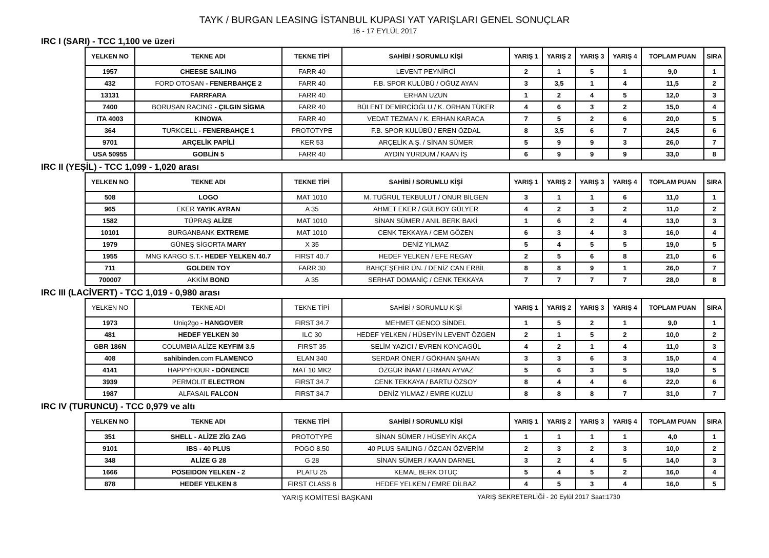TAYK / BURGAN LEASING İSTANBUL KUPASI YAT YARIŞLARI GENEL SONUÇLAR
16 - 17 EYLÜL 2017
IRC I (SARI) - TCC 1,100 ve üzeri
| YELKEN NO | TEKNE ADI | TEKNE TİPİ | SAHİBİ / SORUMLU KİŞİ | YARIŞ 1 | YARIŞ 2 | YARIŞ 3 | YARIŞ 4 | TOPLAM PUAN | SIRA |
| --- | --- | --- | --- | --- | --- | --- | --- | --- | --- |
| 1957 | CHEESE SAILING | FARR 40 | LEVENT PEYNİRCİ | 2 | 1 | 5 | 1 | 9,0 | 1 |
| 432 | FORD OTOSAN - FENERBAHÇE 2 | FARR 40 | F.B. SPOR KULÜBÜ / OĞUZ AYAN | 3 | 3,5 | 1 | 4 | 11,5 | 2 |
| 13131 | FARRFARA | FARR 40 | ERHAN UZUN | 1 | 2 | 4 | 5 | 12,0 | 3 |
| 7400 | BORUSAN RACING - ÇILGIN SİGMA | FARR 40 | BÜLENT DEMİRCİOĞLU / K. ORHAN TÜKER | 4 | 6 | 3 | 2 | 15,0 | 4 |
| ITA 4003 | KINOWA | FARR 40 | VEDAT TEZMAN / K. ERHAN KARACA | 7 | 5 | 2 | 6 | 20,0 | 5 |
| 364 | TURKCELL - FENERBAHÇE 1 | PROTOTYPE | F.B. SPOR KULÜBÜ / EREN ÖZDAL | 8 | 3,5 | 6 | 7 | 24,5 | 6 |
| 9701 | ARÇELİK PAPİLİ | KER 53 | ARÇELİK A.Ş. / SİNAN SÜMER | 5 | 9 | 9 | 3 | 26,0 | 7 |
| USA 50955 | GOBLİN 5 | FARR 40 | AYDIN YURDUM / KAAN İŞ | 6 | 9 | 9 | 9 | 33,0 | 8 |
IRC II (YEŞİL) - TCC 1,099 - 1,020 arası
| YELKEN NO | TEKNE ADI | TEKNE TİPİ | SAHİBİ / SORUMLU KİŞİ | YARIŞ 1 | YARIŞ 2 | YARIŞ 3 | YARIŞ 4 | TOPLAM PUAN | SIRA |
| --- | --- | --- | --- | --- | --- | --- | --- | --- | --- |
| 508 | LOGO | MAT 1010 | M. TUĞRUL TEKBULUT / ONUR BİLGEN | 3 | 1 | 1 | 6 | 11,0 | 1 |
| 965 | EKER YAYIK AYRAN | A 35 | AHMET EKER / GÜLBOY GÜLYER | 4 | 2 | 3 | 2 | 11,0 | 2 |
| 1582 | TÜPRAŞ ALİZE | MAT 1010 | SİNAN SÜMER / ANIL BERK BAKİ | 1 | 6 | 2 | 4 | 13,0 | 3 |
| 10101 | BURGANBANK EXTREME | MAT 1010 | CENK TEKKAYA / CEM GÖZEN | 6 | 3 | 4 | 3 | 16,0 | 4 |
| 1979 | GÜNEŞ SİGORTA MARY | X 35 | DENİZ YILMAZ | 5 | 4 | 5 | 5 | 19,0 | 5 |
| 1955 | MNG KARGO S.T. - HEDEF YELKEN 40.7 | FIRST 40.7 | HEDEF YELKEN / EFE REGAY | 2 | 5 | 6 | 8 | 21,0 | 6 |
| 711 | GOLDEN TOY | FARR 30 | BAHÇEŞEHİR ÜN. / DENİZ CAN ERBİL | 8 | 8 | 9 | 1 | 26,0 | 7 |
| 700007 | AKKİM BOND | A 35 | SERHAT DOMANİÇ / CENK TEKKAYA | 7 | 7 | 7 | 7 | 28,0 | 8 |
IRC III (LACİVERT) - TCC 1,019 - 0,980 arası
| YELKEN NO | TEKNE ADI | TEKNE TİPİ | SAHİBİ / SORUMLU KİŞİ | YARIŞ 1 | YARIŞ 2 | YARIŞ 3 | YARIŞ 4 | TOPLAM PUAN | SIRA |
| --- | --- | --- | --- | --- | --- | --- | --- | --- | --- |
| 1973 | Uniq2go - HANGOVER | FIRST 34.7 | MEHMET GENCO SİNDEL | 1 | 5 | 2 | 1 | 9,0 | 1 |
| 481 | HEDEF YELKEN 30 | ILC 30 | HEDEF YELKEN / HÜSEYİN LEVENT ÖZGEN | 2 | 1 | 5 | 2 | 10,0 | 2 |
| GBR 186N | COLUMBIA ALİZE KEYFIM 3.5 | FIRST 35 | SELİM YAZICI / EVREN KONCAGÜL | 4 | 2 | 1 | 4 | 11,0 | 3 |
| 408 | sahibinden .com FLAMENCO | ELAN 340 | SERDAR ÖNER / GÖKHAN ŞAHAN | 3 | 3 | 6 | 3 | 15,0 | 4 |
| 4141 | HAPPYHOUR - DÖNENCE | MAT 10 MK2 | ÖZGÜR İNAM / ERMAN AYVAZ | 5 | 6 | 3 | 5 | 19,0 | 5 |
| 3939 | PERMOLIT ELECTRON | FIRST 34.7 | CENK TEKKAYA / BARTU ÖZSOY | 8 | 4 | 4 | 6 | 22,0 | 6 |
| 1987 | ALFASAIL FALCON | FIRST 34.7 | DENİZ YILMAZ / EMRE KUZLU | 8 | 8 | 8 | 7 | 31,0 | 7 |
IRC IV (TURUNCU) - TCC 0,979 ve altı
| YELKEN NO | TEKNE ADI | TEKNE TİPİ | SAHİBİ / SORUMLU KİŞİ | YARIŞ 1 | YARIŞ 2 | YARIŞ 3 | YARIŞ 4 | TOPLAM PUAN | SIRA |
| --- | --- | --- | --- | --- | --- | --- | --- | --- | --- |
| 351 | SHELL - ALİZE ZİG ZAG | PROTOTYPE | SİNAN SÜMER / HÜSEYİN AKÇA | 1 | 1 | 1 | 1 | 4,0 | 1 |
| 9101 | IBS - 40 PLUS | POGO 8.50 | 40 PLUS SAILING / ÖZCAN ÖZVERİM | 2 | 3 | 2 | 3 | 10,0 | 2 |
| 348 | ALİZE G 28 | G 28 | SİNAN SÜMER / KAAN DARNEL | 3 | 2 | 4 | 5 | 14,0 | 3 |
| 1666 | POSEIDON YELKEN - 2 | PLATU 25 | KEMAL BERK OTUÇ | 5 | 4 | 5 | 2 | 16,0 | 4 |
| 878 | HEDEF YELKEN 8 | FIRST CLASS 8 | HEDEF YELKEN / EMRE DİLBAZ | 4 | 5 | 3 | 4 | 16,0 | 5 |
YARIŞ KOMİTESİ BAŞKANI YARIŞ SEKRETERLİĞİ - 20 Eylül 2017 Saat:1730